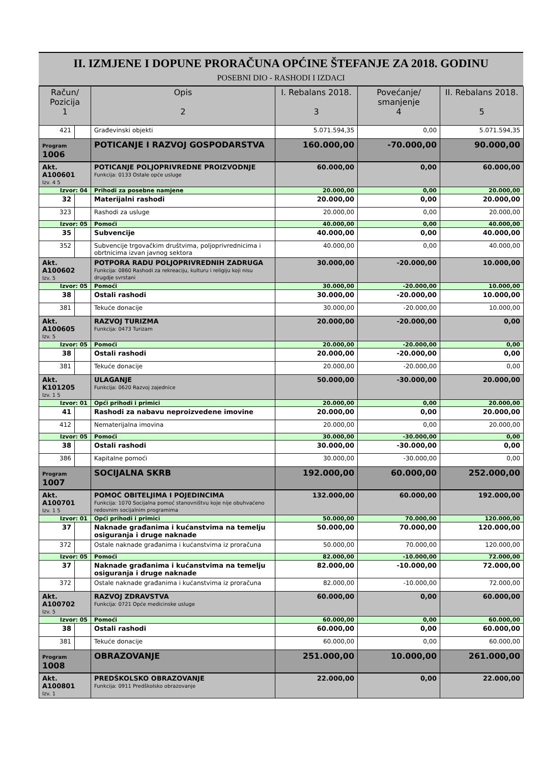II. IZMJENE I DOPUNE PRORAČUNA OPĆINE ŠTEFANJE ZA 2018. GODINU
POSEBNI DIO - RASHODI I IZDACI
| Račun/ Pozicija 1 | | Opis 2 | I. Rebalans 2018. 3 | Povećanje/ smanjenje 4 | II. Rebalans 2018. 5 |
| --- | --- | --- | --- | --- | --- |
| 421 | | Građevinski objekti | 5.071.594,35 | 0,00 | 5.071.594,35 |
| Program 1006 | | POTICANJE I RAZVOJ GOSPODARSTVA | 160.000,00 | -70.000,00 | 90.000,00 |
| Akt. A100601 Izv. 4 5 | | POTICANJE POLJOPRIVREDNE PROIZVODNJE Funkcija: 0133 Ostale opće usluge | 60.000,00 | 0,00 | 60.000,00 |
| Izvor: 04 | | Prihodi za posebne namjene | 20.000,00 | 0,00 | 20.000,00 |
| 32 | | Materijalni rashodi | 20.000,00 | 0,00 | 20.000,00 |
| 323 | | Rashodi za usluge | 20.000,00 | 0,00 | 20.000,00 |
| Izvor: 05 | | Pomoći | 40.000,00 | 0,00 | 40.000,00 |
| 35 | | Subvencije | 40.000,00 | 0,00 | 40.000,00 |
| 352 | | Subvencije trgovačkim društvima, poljoprivrednicima i obrtnicima izvan javnog sektora | 40.000,00 | 0,00 | 40.000,00 |
| Akt. A100602 Izv. 5 | | POTPORA RADU POLJOPRIVREDNIH ZADRUGA Funkcija: 0860 Rashodi za rekreaciju, kulturu i religiju koji nisu drugdje svrstani | 30.000,00 | -20.000,00 | 10.000,00 |
| Izvor: 05 | | Pomoći | 30.000,00 | -20.000,00 | 10.000,00 |
| 38 | | Ostali rashodi | 30.000,00 | -20.000,00 | 10.000,00 |
| 381 | | Tekuće donacije | 30.000,00 | -20.000,00 | 10.000,00 |
| Akt. A100605 Izv. 5 | | RAZVOJ TURIZMA Funkcija: 0473 Turizam | 20.000,00 | -20.000,00 | 0,00 |
| Izvor: 05 | | Pomoći | 20.000,00 | -20.000,00 | 0,00 |
| 38 | | Ostali rashodi | 20.000,00 | -20.000,00 | 0,00 |
| 381 | | Tekuće donacije | 20.000,00 | -20.000,00 | 0,00 |
| Akt. K101205 Izv. 1 5 | | ULAGANJE Funkcija: 0620 Razvoj zajednice | 50.000,00 | -30.000,00 | 20.000,00 |
| Izvor: 01 | | Opći prihodi i primici | 20.000,00 | 0,00 | 20.000,00 |
| 41 | | Rashodi za nabavu neproizvedene imovine | 20.000,00 | 0,00 | 20.000,00 |
| 412 | | Nematerijalna imovina | 20.000,00 | 0,00 | 20.000,00 |
| Izvor: 05 | | Pomoći | 30.000,00 | -30.000,00 | 0,00 |
| 38 | | Ostali rashodi | 30.000,00 | -30.000,00 | 0,00 |
| 386 | | Kapitalne pomoći | 30.000,00 | -30.000,00 | 0,00 |
| Program 1007 | | SOCIJALNA SKRB | 192.000,00 | 60.000,00 | 252.000,00 |
| Akt. A100701 Izv. 1 5 | | POMOĆ OBITELJIMA I POJEDINCIMA Funkcija: 1070 Socijalna pomoć stanovništvu koje nije obuhvaćeno redovnim socijalnim programima | 132.000,00 | 60.000,00 | 192.000,00 |
| Izvor: 01 | | Opći prihodi i primici | 50.000,00 | 70.000,00 | 120.000,00 |
| 37 | | Naknade građanima i kućanstvima na temelju osiguranja i druge naknade | 50.000,00 | 70.000,00 | 120.000,00 |
| 372 | | Ostale naknade građanima i kućanstvima iz proračuna | 50.000,00 | 70.000,00 | 120.000,00 |
| Izvor: 05 | | Pomoći | 82.000,00 | -10.000,00 | 72.000,00 |
| 37 | | Naknade građanima i kućanstvima na temelju osiguranja i druge naknade | 82.000,00 | -10.000,00 | 72.000,00 |
| 372 | | Ostale naknade građanima i kućanstvima iz proračuna | 82.000,00 | -10.000,00 | 72.000,00 |
| Akt. A100702 Izv. 5 | | RAZVOJ ZDRAVSTVA Funkcija: 0721 Opće medicinske usluge | 60.000,00 | 0,00 | 60.000,00 |
| Izvor: 05 | | Pomoći | 60.000,00 | 0,00 | 60.000,00 |
| 38 | | Ostali rashodi | 60.000,00 | 0,00 | 60.000,00 |
| 381 | | Tekuće donacije | 60.000,00 | 0,00 | 60.000,00 |
| Program 1008 | | OBRAZOVANJE | 251.000,00 | 10.000,00 | 261.000,00 |
| Akt. A100801 Izv. 1 | | PREDŠKOLSKO OBRAZOVANJE Funkcija: 0911 Predškolsko obrazovanje | 22.000,00 | 0,00 | 22.000,00 |